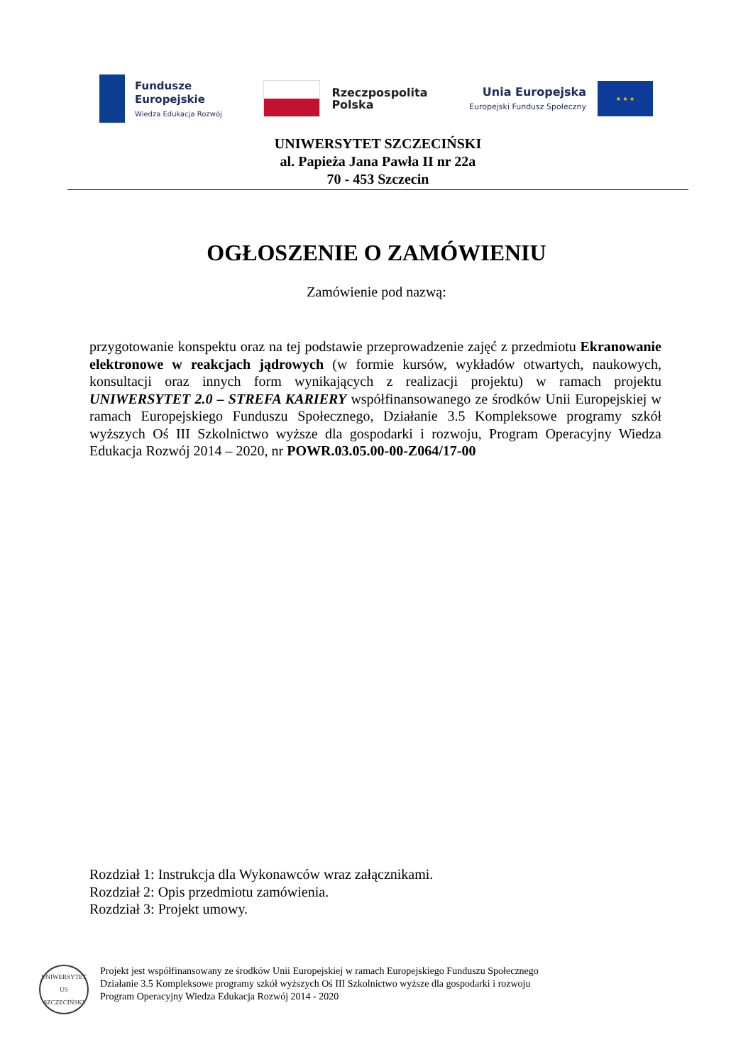Fundusze
Europejskie
Wiedza Edukacja Rozwój
Rzeczpospolita
Polska
Unia Europejska
Europejski Fundusz Społeczny
★ ★ ★
UNIWERSYTET SZCZECIŃSKI
al. Papieża Jana Pawła II nr 22a
70 - 453 Szczecin
OGŁOSZENIE O ZAMÓWIENIU
Zamówienie pod nazwą:
przygotowanie konspektu oraz na tej podstawie przeprowadzenie zajęć z przedmiotu Ekranowanie elektronowe w reakcjach jądrowych (w formie kursów, wykładów otwartych, naukowych, konsultacji oraz innych form wynikających z realizacji projektu) w ramach projektu UNIWERSYTET 2.0 – STREFA KARIERY współfinansowanego ze środków Unii Europejskiej w ramach Europejskiego Funduszu Społecznego, Działanie 3.5 Kompleksowe programy szkół wyższych Oś III Szkolnictwo wyższe dla gospodarki i rozwoju, Program Operacyjny Wiedza Edukacja Rozwój 2014 – 2020, nr POWR.03.05.00-00-Z064/17-00
Rozdział 1: Instrukcja dla Wykonawców wraz załącznikami.
Rozdział 2: Opis przedmiotu zamówienia.
Rozdział 3: Projekt umowy.
UNIWERSYTET
US
SZCZECIŃSKI
Projekt jest współfinansowany ze środków Unii Europejskiej w ramach Europejskiego Funduszu Społecznego
Działanie 3.5 Kompleksowe programy szkół wyższych Oś III Szkolnictwo wyższe dla gospodarki i rozwoju
Program Operacyjny Wiedza Edukacja Rozwój 2014 - 2020